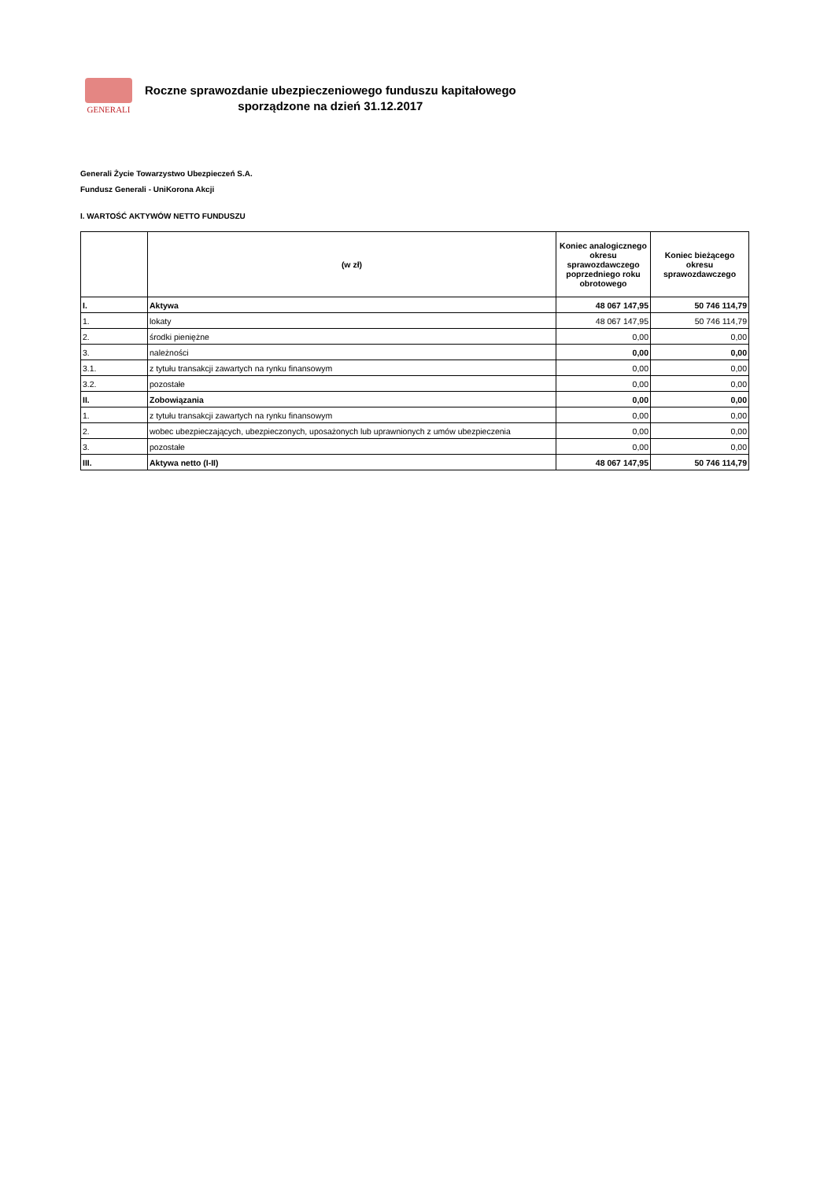GENERALI
Roczne sprawozdanie ubezpieczeniowego funduszu kapitałowego
sporządzone na dzień 31.12.2017
Generali Życie Towarzystwo Ubezpieczeń S.A.
Fundusz Generali - UniKorona Akcji
I. WARTOŚĆ AKTYWÓW NETTO FUNDUSZU
| | (w zł) | Koniec analogicznego okresu sprawozdawczego poprzedniego roku obrotowego | Koniec bieżącego okresu sprawozdawczego |
| --- | --- | --- | --- |
| I. | Aktywa | 48 067 147,95 | 50 746 114,79 |
| 1. | lokaty | 48 067 147,95 | 50 746 114,79 |
| 2. | środki pieniężne | 0,00 | 0,00 |
| 3. | należności | 0,00 | 0,00 |
| 3.1. | z tytułu transakcji zawartych na rynku finansowym | 0,00 | 0,00 |
| 3.2. | pozostałe | 0,00 | 0,00 |
| II. | Zobowiązania | 0,00 | 0,00 |
| 1. | z tytułu transakcji zawartych na rynku finansowym | 0,00 | 0,00 |
| 2. | wobec ubezpieczających, ubezpieczonych, uposażonych lub uprawnionych z umów ubezpieczenia | 0,00 | 0,00 |
| 3. | pozostałe | 0,00 | 0,00 |
| III. | Aktywa netto (I-II) | 48 067 147,95 | 50 746 114,79 |